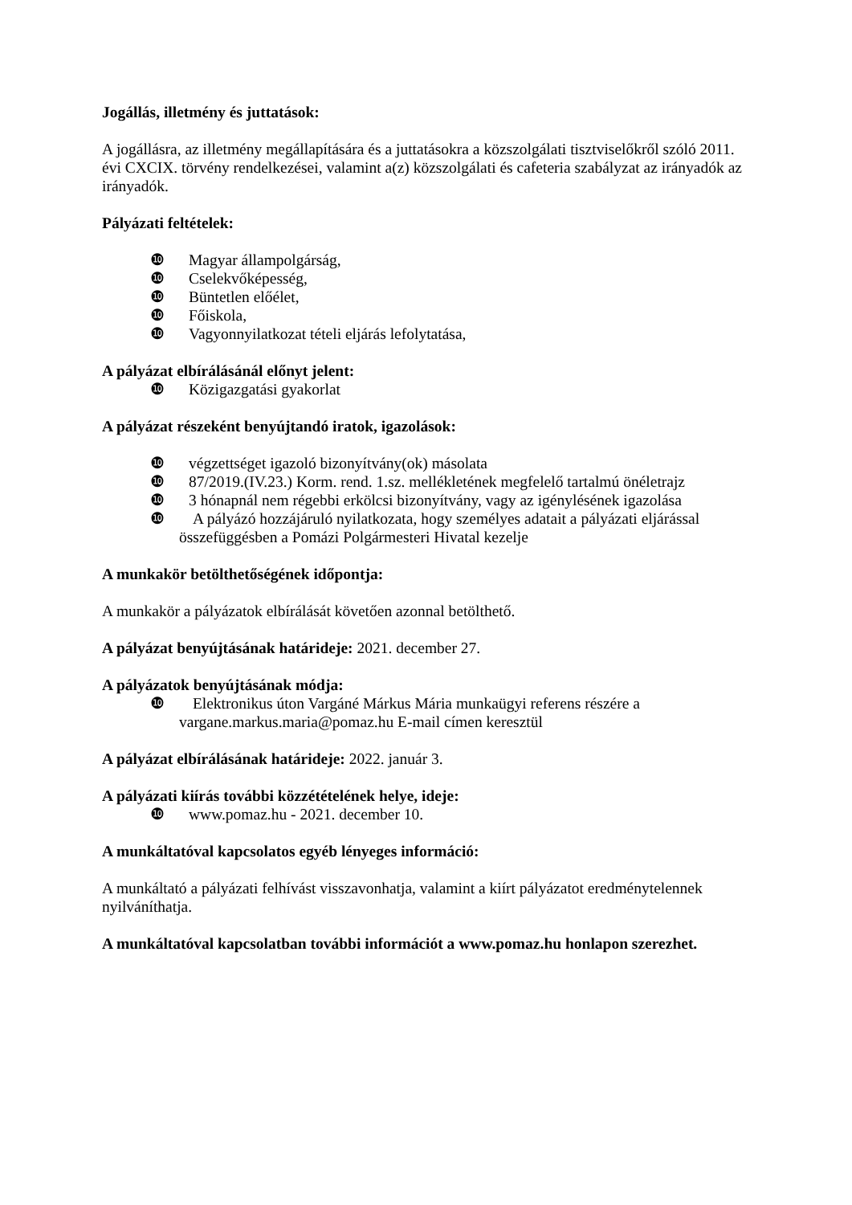Jogállás, illetmény és juttatások:
A jogállásra, az illetmény megállapítására és a juttatásokra a közszolgálati tisztviselőkről szóló 2011. évi CXCIX. törvény rendelkezései, valamint a(z) közszolgálati és cafeteria szabályzat az irányadók az irányadók.
Pályázati feltételek:
❿ Magyar állampolgárság,
❿ Cselekvőképesség,
❿ Büntetlen előélet,
❿ Főiskola,
❿ Vagyonnyilatkozat tételi eljárás lefolytatása,
A pályázat elbírálásánál előnyt jelent:
❿ Közigazgatási gyakorlat
A pályázat részeként benyújtandó iratok, igazolások:
❿ végzettséget igazoló bizonyítvány(ok) másolata
❿ 87/2019.(IV.23.) Korm. rend. 1.sz. mellékletének megfelelő tartalmú önéletrajz
❿ 3 hónapnál nem régebbi erkölcsi bizonyítvány, vagy az igénylésének igazolása
❿ A pályázó hozzájáruló nyilatkozata, hogy személyes adatait a pályázati eljárással
összefüggésben a Pomázi Polgármesteri Hivatal kezelje
A munkakör betölthetőségének időpontja:
A munkakör a pályázatok elbírálását követően azonnal betölthető.
A pályázat benyújtásának határideje: 2021. december 27.
A pályázatok benyújtásának módja:
❿ Elektronikus úton Vargáné Márkus Mária munkaügyi referens részére a
vargane.markus.maria@pomaz.hu E-mail címen keresztül
A pályázat elbírálásának határideje: 2022. január 3.
A pályázati kiírás további közzétételének helye, ideje:
❿ www.pomaz.hu - 2021. december 10.
A munkáltatóval kapcsolatos egyéb lényeges információ:
A munkáltató a pályázati felhívást visszavonhatja, valamint a kiírt pályázatot eredménytelennek nyilváníthatja.
A munkáltatóval kapcsolatban további információt a www.pomaz.hu honlapon szerezhet.